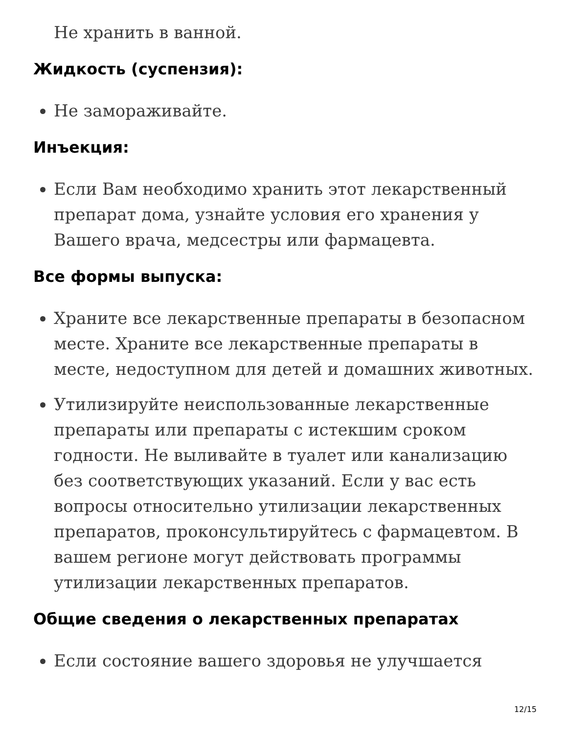Не хранить в ванной.
Жидкость (суспензия):
Не замораживайте.
Инъекция:
Если Вам необходимо хранить этот лекарственный препарат дома, узнайте условия его хранения у Вашего врача, медсестры или фармацевта.
Все формы выпуска:
Храните все лекарственные препараты в безопасном месте. Храните все лекарственные препараты в месте, недоступном для детей и домашних животных.
Утилизируйте неиспользованные лекарственные препараты или препараты с истекшим сроком годности. Не выливайте в туалет или канализацию без соответствующих указаний. Если у вас есть вопросы относительно утилизации лекарственных препаратов, проконсультируйтесь с фармацевтом. В вашем регионе могут действовать программы утилизации лекарственных препаратов.
Общие сведения о лекарственных препаратах
Если состояние вашего здоровья не улучшается
12/15